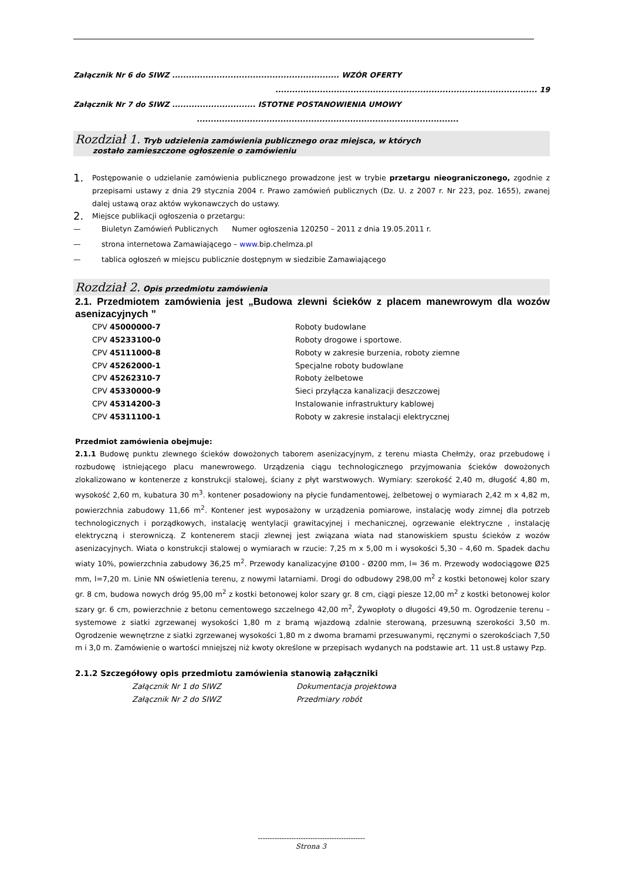Załącznik Nr 6 do SIWZ ............................................................ WZÓR OFERTY
.............................................................................................. 19
Załącznik Nr 7 do SIWZ .............................. ISTOTNE POSTANOWIENIA UMOWY
..............................................................................................
Rozdział 1. Tryb udzielenia zamówienia publicznego oraz miejsca, w których
zostało zamieszczone ogłoszenie o zamówieniu
1.
Postępowanie o udzielanie zamówienia publicznego prowadzone jest w trybie przetargu nieograniczonego, zgodnie z przepisami ustawy z dnia 29 stycznia 2004 r. Prawo zamówień publicznych (Dz. U. z 2007 r. Nr 223, poz. 1655), zwanej dalej ustawą oraz aktów wykonawczych do ustawy.
2. Miejsce publikacji ogłoszenia o przetargu:
—
Biuletyn Zamówień Publicznych Numer ogłoszenia 120250 – 2011 z dnia 19.05.2011 r.
— strona internetowa Zamawiającego – www. bip.chelmza.pl
— tablica ogłoszeń w miejscu publicznie dostępnym w siedzibie Zamawiającego
Rozdział 2. Opis przedmiotu zamówienia
2.1. Przedmiotem zamówienia jest „Budowa zlewni ścieków z placem manewrowym dla wozów asenizacyjnych ”
| CPV 45000000-7 | Roboty budowlane |
| CPV 45233100-0 | Roboty drogowe i sportowe. |
| CPV 45111000-8 | Roboty w zakresie burzenia, roboty ziemne |
| CPV 45262000-1 | Specjalne roboty budowlane |
| CPV 45262310-7 | Roboty żelbetowe |
| CPV 45330000-9 | Sieci przyłącza kanalizacji deszczowej |
| CPV 45314200-3 | Instalowanie infrastruktury kablowej |
| CPV 45311100-1 | Roboty w zakresie instalacji elektrycznej |
Przedmiot zamówienia obejmuje:
2.1.1 Budowę punktu zlewnego ścieków dowożonych taborem asenizacyjnym, z terenu miasta Chełmży, oraz przebudowę i rozbudowę istniejącego placu manewrowego. Urządzenia ciągu technologicznego przyjmowania ścieków dowożonych zlokalizowano w kontenerze z konstrukcji stalowej, ściany z płyt warstwowych. Wymiary: szerokość 2,40 m, długość 4,80 m, wysokość 2,60 m, kubatura 30 m<sup>3</sup>. kontener posadowiony na płycie fundamentowej, żelbetowej o wymiarach 2,42 m x 4,82 m, powierzchnia zabudowy 11,66 m<sup>2</sup>. Kontener jest wyposażony w urządzenia pomiarowe, instalację wody zimnej dla potrzeb technologicznych i porządkowych, instalację wentylacji grawitacyjnej i mechanicznej, ogrzewanie elektryczne , instalację elektryczną i sterowniczą. Z kontenerem stacji zlewnej jest związana wiata nad stanowiskiem spustu ścieków z wozów asenizacyjnych. Wiata o konstrukcji stalowej o wymiarach w rzucie: 7,25 m x 5,00 m i wysokości 5,30 – 4,60 m. Spadek dachu wiaty 10%, powierzchnia zabudowy 36,25 m<sup>2</sup>. Przewody kanalizacyjne Ø100 - Ø200 mm, l= 36 m. Przewody wodociągowe Ø25 mm, l=7,20 m. Linie NN oświetlenia terenu, z nowymi latarniami. Drogi do odbudowy 298,00 m<sup>2</sup> z kostki betonowej kolor szary gr. 8 cm, budowa nowych dróg 95,00 m<sup>2</sup> z kostki betonowej kolor szary gr. 8 cm, ciągi piesze 12,00 m<sup>2</sup> z kostki betonowej kolor szary gr. 6 cm, powierzchnie z betonu cementowego szczelnego 42,00 m<sup>2</sup>, Żywopłoty o długości 49,50 m. Ogrodzenie terenu – systemowe z siatki zgrzewanej wysokości 1,80 m z bramą wjazdową zdalnie sterowaną, przesuwną szerokości 3,50 m. Ogrodzenie wewnętrzne z siatki zgrzewanej wysokości 1,80 m z dwoma bramami przesuwanymi, ręcznymi o szerokościach 7,50 m i 3,0 m. Zamówienie o wartości mniejszej niż kwoty określone w przepisach wydanych na podstawie art. 11 ust.8 ustawy Pzp.
2.1.2 Szczegółowy opis przedmiotu zamówienia stanowią załączniki
Załącznik Nr 1 do SIWZ Dokumentacja projektowa
Załącznik Nr 2 do SIWZ Przedmiary robót
---------------------------------------------
Strona 3